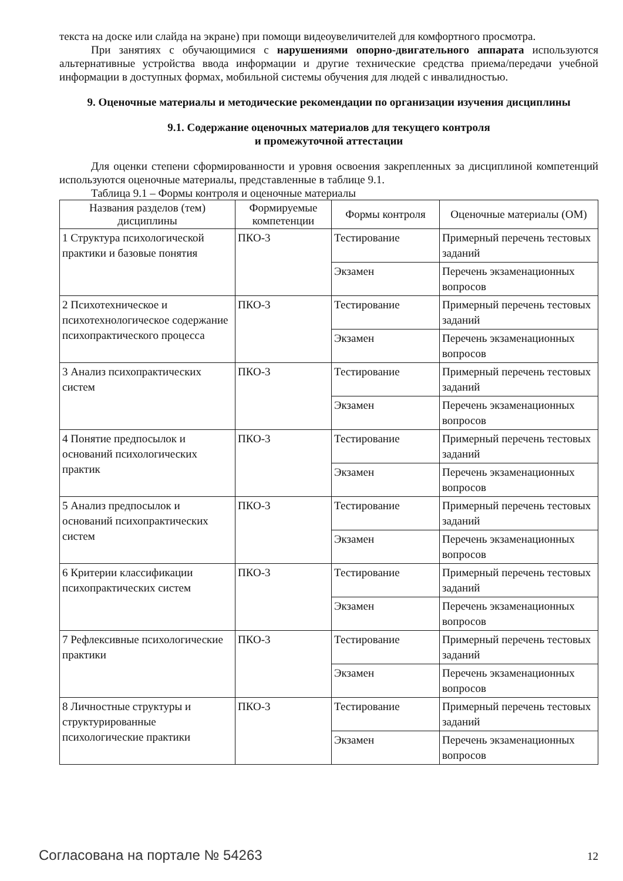текста на доске или слайда на экране) при помощи видеоувеличителей для комфортного просмотра.
При занятиях с обучающимися с нарушениями опорно-двигательного аппарата используются альтернативные устройства ввода информации и другие технические средства приема/передачи учебной информации в доступных формах, мобильной системы обучения для людей с инвалидностью.
9. Оценочные материалы и методические рекомендации по организации изучения дисциплины
9.1. Содержание оценочных материалов для текущего контроля
и промежуточной аттестации
Для оценки степени сформированности и уровня освоения закрепленных за дисциплиной компетенций используются оценочные материалы, представленные в таблице 9.1.
Таблица 9.1 – Формы контроля и оценочные материалы
| Названия разделов (тем) дисциплины | Формируемые компетенции | Формы контроля | Оценочные материалы (ОМ) |
| --- | --- | --- | --- |
| 1 Структура психологической практики и базовые понятия | ПКО-3 | Тестирование | Примерный перечень тестовых заданий |
| | | Экзамен | Перечень экзаменационных вопросов |
| 2 Психотехническое и психотехнологическое содержание психопрактического процесса | ПКО-3 | Тестирование | Примерный перечень тестовых заданий |
| | | Экзамен | Перечень экзаменационных вопросов |
| 3 Анализ психопрактических систем | ПКО-3 | Тестирование | Примерный перечень тестовых заданий |
| | | Экзамен | Перечень экзаменационных вопросов |
| 4 Понятие предпосылок и оснований психологических практик | ПКО-3 | Тестирование | Примерный перечень тестовых заданий |
| | | Экзамен | Перечень экзаменационных вопросов |
| 5 Анализ предпосылок и оснований психопрактических систем | ПКО-3 | Тестирование | Примерный перечень тестовых заданий |
| | | Экзамен | Перечень экзаменационных вопросов |
| 6 Критерии классификации психопрактических систем | ПКО-3 | Тестирование | Примерный перечень тестовых заданий |
| | | Экзамен | Перечень экзаменационных вопросов |
| 7 Рефлексивные психологические практики | ПКО-3 | Тестирование | Примерный перечень тестовых заданий |
| | | Экзамен | Перечень экзаменационных вопросов |
| 8 Личностные структуры и структурированные психологические практики | ПКО-3 | Тестирование | Примерный перечень тестовых заданий |
| | | Экзамен | Перечень экзаменационных вопросов |
Согласована на портале № 54263 12